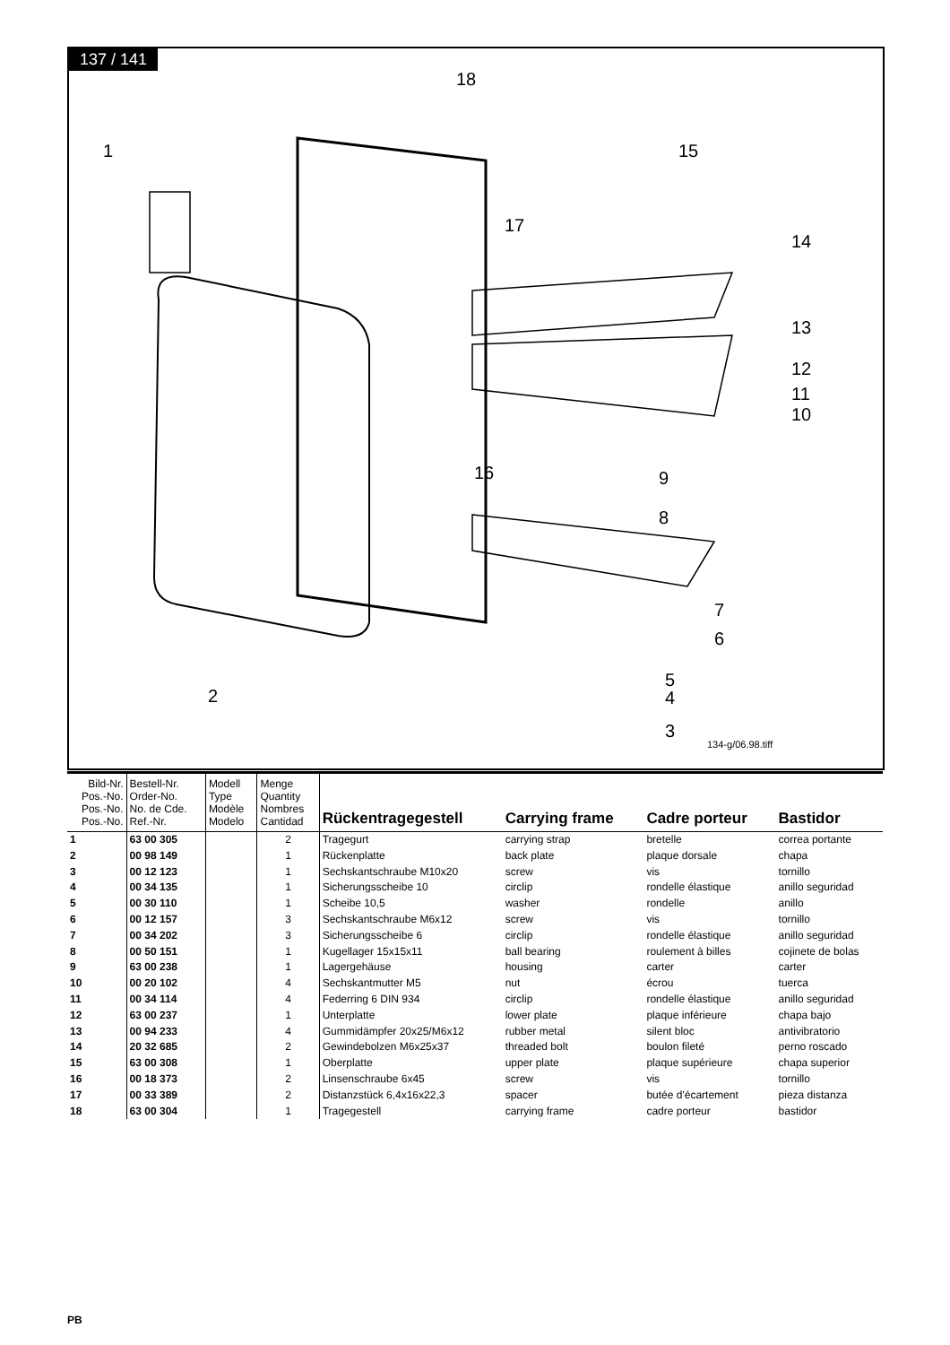137 / 141
1
18
15
17
14
13
12
11
10
16 9
8
7
6
5
4
3
2
134-g/06.98.tiff
| Bild-Nr. Pos.-No. Pos.-No. Pos.-No. | Bestell-Nr. Order-No. No. de Cde. Ref.-Nr. | Modell Type Modèle Modelo | Menge Quantity Nombres Cantidad | Rückentragegestell | Carrying frame | Cadre porteur | Bastidor |
| --- | --- | --- | --- | --- | --- | --- | --- |
| 1 | 63 00 305 | | 2 | Tragegurt | carrying strap | bretelle | correa portante |
| 2 | 00 98 149 | | 1 | Rückenplatte | back plate | plaque dorsale | chapa |
| 3 | 00 12 123 | | 1 | Sechskantschraube M10x20 | screw | vis | tornillo |
| 4 | 00 34 135 | | 1 | Sicherungsscheibe 10 | circlip | rondelle élastique | anillo seguridad |
| 5 | 00 30 110 | | 1 | Scheibe 10,5 | washer | rondelle | anillo |
| 6 | 00 12 157 | | 3 | Sechskantschraube M6x12 | screw | vis | tornillo |
| 7 | 00 34 202 | | 3 | Sicherungsscheibe 6 | circlip | rondelle élastique | anillo seguridad |
| 8 | 00 50 151 | | 1 | Kugellager 15x15x11 | ball bearing | roulement à billes | cojinete de bolas |
| 9 | 63 00 238 | | 1 | Lagergehäuse | housing | carter | carter |
| 10 | 00 20 102 | | 4 | Sechskantmutter M5 | nut | écrou | tuerca |
| 11 | 00 34 114 | | 4 | Federring 6 DIN 934 | circlip | rondelle élastique | anillo seguridad |
| 12 | 63 00 237 | | 1 | Unterplatte | lower plate | plaque inférieure | chapa bajo |
| 13 | 00 94 233 | | 4 | Gummidämpfer 20x25/M6x12 | rubber metal | silent bloc | antivibratorio |
| 14 | 20 32 685 | | 2 | Gewindebolzen M6x25x37 | threaded bolt | boulon fileté | perno roscado |
| 15 | 63 00 308 | | 1 | Oberplatte | upper plate | plaque supérieure | chapa superior |
| 16 | 00 18 373 | | 2 | Linsenschraube 6x45 | screw | vis | tornillo |
| 17 | 00 33 389 | | 2 | Distanzstück 6,4x16x22,3 | spacer | butée d'écartement | pieza distanza |
| 18 | 63 00 304 | | 1 | Tragegestell | carrying frame | cadre porteur | bastidor |
PB